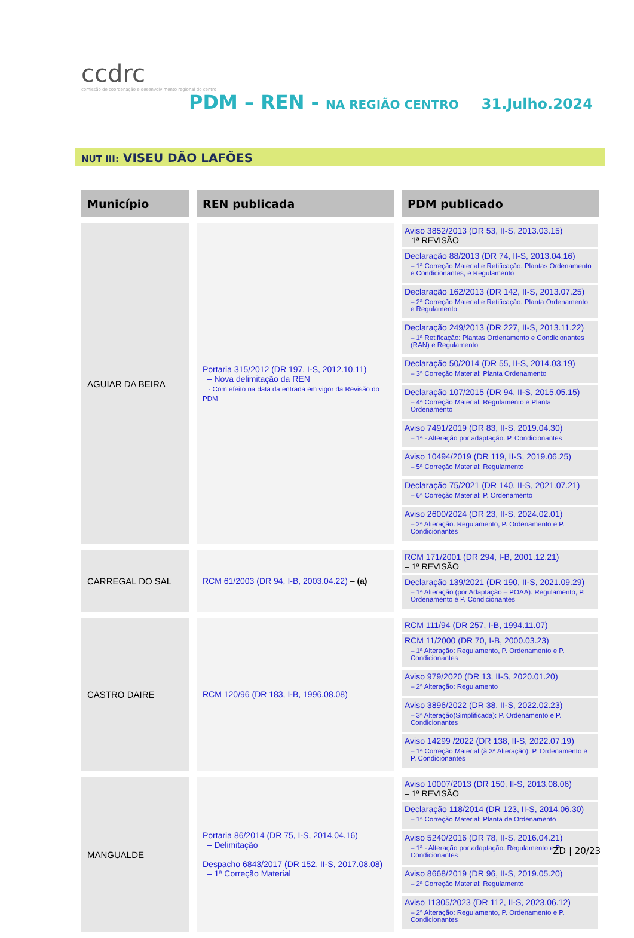ccdrc
comissão de coordenação e desenvolvimento regional do centro
PDM – REN - NA REGIÃO CENTRO 31.Julho.2024
NUT III: VISEU DÃO LAFÕES
| Município | REN publicada | PDM publicado |
| --- | --- | --- |
| AGUIAR DA BEIRA | Portaria 315/2012 (DR 197, I-S, 2012.10.11) – Nova delimitação da REN - Com efeito na data da entrada em vigor da Revisão do PDM | Aviso 3852/2013 (DR 53, II-S, 2013.03.15) – 1ª REVISÃO Declaração 88/2013 (DR 74, II-S, 2013.04.16) – 1ª Correção Material e Retificação: Plantas Ordenamento e Condicionantes, e Regulamento Declaração 162/2013 (DR 142, II-S, 2013.07.25) – 2ª Correção Material e Retificação: Planta Ordenamento e Regulamento Declaração 249/2013 (DR 227, II-S, 2013.11.22) – 1ª Retificação: Plantas Ordenamento e Condicionantes (RAN) e Regulamento Declaração 50/2014 (DR 55, II-S, 2014.03.19) – 3ª Correção Material: Planta Ordenamento Declaração 107/2015 (DR 94, II-S, 2015.05.15) – 4ª Correção Material: Regulamento e Planta Ordenamento Aviso 7491/2019 (DR 83, II-S, 2019.04.30) – 1ª - Alteração por adaptação: P. Condicionantes Aviso 10494/2019 (DR 119, II-S, 2019.06.25) – 5ª Correção Material: Regulamento Declaração 75/2021 (DR 140, II-S, 2021.07.21) – 6ª Correção Material: P. Ordenamento Aviso 2600/2024 (DR 23, II-S, 2024.02.01) – 2ª Alteração: Regulamento, P. Ordenamento e P. Condicionantes |
| CARREGAL DO SAL | RCM 61/2003 (DR 94, I-B, 2003.04.22) – (a) | RCM 171/2001 (DR 294, I-B, 2001.12.21) – 1ª REVISÃO Declaração 139/2021 (DR 190, II-S, 2021.09.29) – 1ª Alteração (por Adaptação – POAA): Regulamento, P. Ordenamento e P. Condicionantes |
| CASTRO DAIRE | RCM 120/96 (DR 183, I-B, 1996.08.08) | RCM 111/94 (DR 257, I-B, 1994.11.07) RCM 11/2000 (DR 70, I-B, 2000.03.23) – 1ª Alteração: Regulamento, P. Ordenamento e P. Condicionantes Aviso 979/2020 (DR 13, II-S, 2020.01.20) – 2ª Alteração: Regulamento Aviso 3896/2022 (DR 38, II-S, 2022.02.23) – 3ª Alteração(Simplificada): P. Ordenamento e P. Condicionantes Aviso 14299 /2022 (DR 138, II-S, 2022.07.19) – 1ª Correção Material (à 3ª Alteração): P. Ordenamento e P. Condicionantes |
| MANGUALDE | Portaria 86/2014 (DR 75, I-S, 2014.04.16) – Delimitação Despacho 6843/2017 (DR 152, II-S, 2017.08.08) – 1ª Correção Material | Aviso 10007/2013 (DR 150, II-S, 2013.08.06) – 1ª REVISÃO Declaração 118/2014 (DR 123, II-S, 2014.06.30) – 1ª Correção Material: Planta de Ordenamento Aviso 5240/2016 (DR 78, II-S, 2016.04.21) – 1ª - Alteração por adaptação: Regulamento e P. Condicionantes Aviso 8668/2019 (DR 96, II-S, 2019.05.20) – 2ª Correção Material: Regulamento Aviso 11305/2023 (DR 112, II-S, 2023.06.12) – 2ª Alteração: Regulamento, P. Ordenamento e P. Condicionantes |
ZD | 20/23